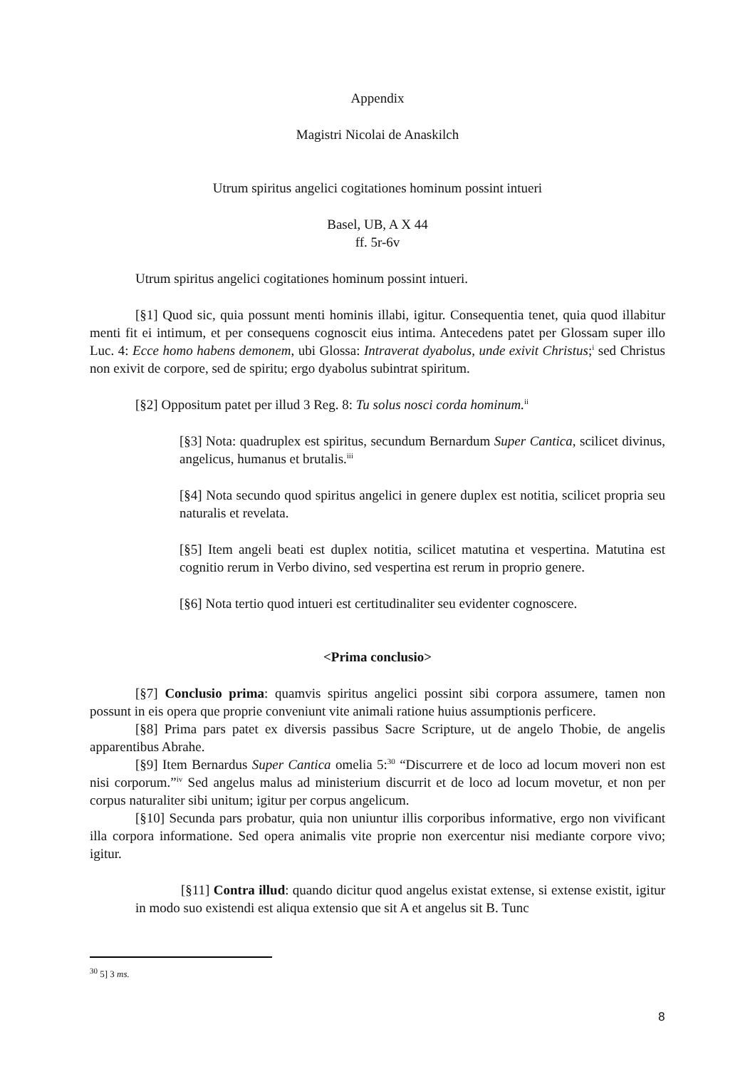Appendix
Magistri Nicolai de Anaskilch
Utrum spiritus angelici cogitationes hominum possint intueri
Basel, UB, A X 44
ff. 5r-6v
Utrum spiritus angelici cogitationes hominum possint intueri.
[§1] Quod sic, quia possunt menti hominis illabi, igitur. Consequentia tenet, quia quod illabitur menti fit ei intimum, et per consequens cognoscit eius intima. Antecedens patet per Glossam super illo Luc. 4: Ecce homo habens demonem, ubi Glossa: Intraverat dyabolus, unde exivit Christus;<sup>i</sup> sed Christus non exivit de corpore, sed de spiritu; ergo dyabolus subintrat spiritum.
[§2] Oppositum patet per illud 3 Reg. 8: Tu solus nosci corda hominum.<sup>ii</sup>
[§3] Nota: quadruplex est spiritus, secundum Bernardum Super Cantica, scilicet divinus, angelicus, humanus et brutalis.<sup>iii</sup>
[§4] Nota secundo quod spiritus angelici in genere duplex est notitia, scilicet propria seu naturalis et revelata.
[§5] Item angeli beati est duplex notitia, scilicet matutina et vespertina. Matutina est cognitio rerum in Verbo divino, sed vespertina est rerum in proprio genere.
[§6] Nota tertio quod intueri est certitudinaliter seu evidenter cognoscere.
<Prima conclusio>
[§7] Conclusio prima: quamvis spiritus angelici possint sibi corpora assumere, tamen non possunt in eis opera que proprie conveniunt vite animali ratione huius assumptionis perficere.
[§8] Prima pars patet ex diversis passibus Sacre Scripture, ut de angelo Thobie, de angelis apparentibus Abrahe.
[§9] Item Bernardus Super Cantica omelia 5:<sup>30</sup> “Discurrere et de loco ad locum moveri non est nisi corporum.”<sup>iv</sup> Sed angelus malus ad ministerium discurrit et de loco ad locum movetur, et non per corpus naturaliter sibi unitum; igitur per corpus angelicum.
[§10] Secunda pars probatur, quia non uniuntur illis corporibus informative, ergo non vivificant illa corpora informatione. Sed opera animalis vite proprie non exercentur nisi mediante corpore vivo; igitur.
[§11] Contra illud: quando dicitur quod angelus existat extense, si extense existit, igitur in modo suo existendi est aliqua extensio que sit A et angelus sit B. Tunc
<sup>30</sup> 5] 3 ms.
8